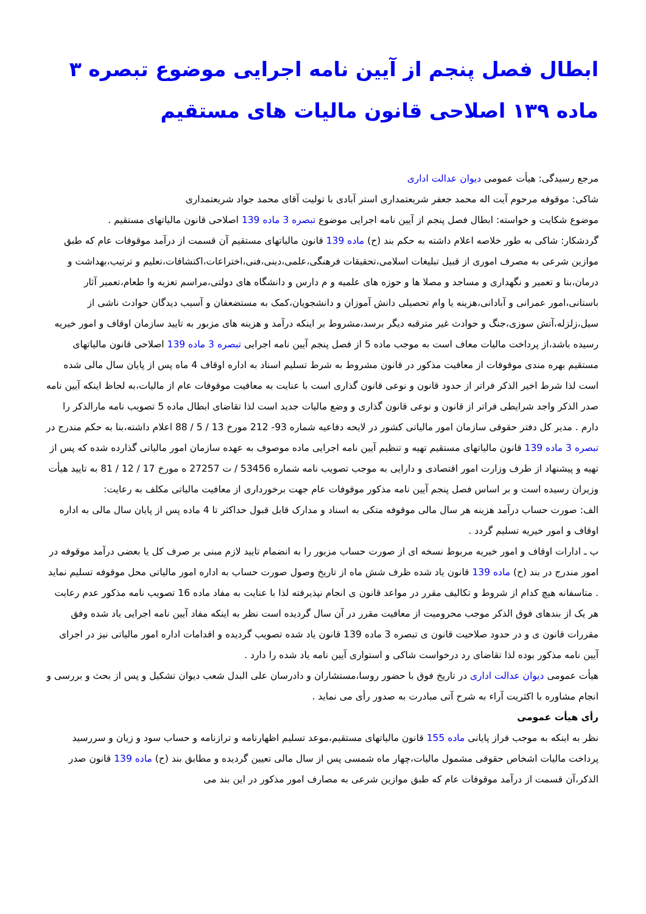ابطال فصل پنجم از آیین نامه اجرایی موضوع تبصره ۳ ماده ۱۳۹ اصلاحی قانون مالیات های مستقیم
مرجع رسیدگی: هیأت عمومی دیوان عدالت اداری
شاکی: موقوفه مرحوم آیت اله محمد جعفر شریعتمداری استر آبادی با تولیت آقای محمد جواد شریعتمداری
موضوع شکایت و خواسته: ابطال فصل پنجم از آیین نامه اجرایی موضوع تبصره 3 ماده 139 اصلاحی قانون مالیاتهای مستقیم .
گردشکار: شاکی به طور خلاصه اعلام داشته به حکم بند (ح) ماده 139 قانون مالیاتهای مستقیم آن قسمت از درآمد موقوفات عام که طبق موازین شرعی به مصرف اموری از قبیل تبلیغات اسلامی،تحقیقات فرهنگی،علمی،دینی،فنی،اختراعات،اکتشافات،تعلیم و ترتیب،بهداشت و درمان،بنا و تعمیر و نگهداری و مساجد و مصلا ها و حوزه های علمیه و م دارس و دانشگاه های دولتی،مراسم تعزیه وا طعام،تعمیر آثار باستانی،امور عمرانی و آبادانی،هزینه یا وام تحصیلی دانش آموزان و دانشجویان،کمک به مستضعفان و آسیب دیدگان حوادث ناشی از سیل،زلزله،آتش سوزی،جنگ و حوادث غیر مترقبه دیگر برسد،مشروط بر اینکه درآمد و هزینه های مزبور به تایید سازمان اوقاف و امور خیریه رسیده باشد،از پرداخت مالیات معاف است به موجب ماده 5 از فصل پنجم آیین نامه اجرایی تبصره 3 ماده 139 اصلاحی قانون مالیاتهای مستقیم بهره مندی موقوفات از معافیت مذکور در قانون مشروط به شرط تسلیم اسناد به اداره اوقاف 4 ماه پس از پایان سال مالی شده است لذا شرط اخیر الذکر فراتر از حدود قانون و نوعی قانون گذاری است با عنایت به معافیت موقوفات عام از مالیات،به لحاظ اینکه آیین نامه صدر الذکر واجد شرایطی فراتر از قانون و نوعی قانون گذاری و وضع مالیات جدید است لذا تقاضای ابطال ماده 5 تصویب نامه مارالذکر را دارم . مدیر کل دفتر حقوقی سازمان امور مالیاتی کشور در لایحه دفاعیه شماره 93- 212 مورخ 13 / 5 / 88 اعلام داشته،بنا به حکم مندرج در تبصره 3 ماده 139 قانون مالیاتهای مستقیم تهیه و تنظیم آیین نامه اجرایی ماده موصوف به عهده سازمان امور مالیاتی گذارده شده که پس از تهیه و پیشنهاد از طرف وزارت امور اقتصادی و دارایی به موجب تصویب نامه شماره 53456 / ت 27257 ه مورخ 17 / 12 / 81 به تایید هیأت وزیران رسیده است و بر اساس فصل پنجم آیین نامه مذکور موقوفات عام جهت برخورداری از معافیت مالیاتی مکلف به رعایت:
الف: صورت حساب درآمد هزینه هر سال مالی موقوفه متکی به اسناد و مدارک قابل قبول حداکثر تا 4 ماده پس از پایان سال مالی به اداره اوقاف و امور خیریه تسلیم گردد .
ب ـ ادارات اوقاف و امور خیریه مربوط نسخه ای از صورت حساب مزبور را به انضمام تایید لازم مبنی بر صرف کل یا بعضی درآمد موقوفه در امور مندرج در بند (ح) ماده 139 قانون یاد شده ظرف شش ماه از تاریخ وصول صورت حساب به اداره امور مالیاتی محل موقوفه تسلیم نماید . متاسفانه هیچ کدام از شروط و تکالیف مقرر در مواعد قانون ی انجام نپذیرفته لذا با عنایت به مفاد ماده 16 تصویب نامه مذکور عدم رعایت هر یک از بندهای فوق الذکر موجب محرومیت از معافیت مقرر در آن سال گردیده است نظر به اینکه مفاد آیین نامه اجرایی یاد شده وفق مقررات قانون ی و در حدود صلاحیت قانون ی تبصره 3 ماده 139 قانون یاد شده تصویب گردیده و اقدامات اداره امور مالیاتی نیز در اجرای آیین نامه مذکور بوده لذا تقاضای رد درخواست شاکی و استواری آیین نامه یاد شده را دارد .
هیأت عمومی دیوان عدالت اداری در تاریخ فوق با حضور روسا،مستشاران و دادرسان علی البدل شعب دیوان تشکیل و پس از بحث و بررسی و انجام مشاوره با اکثریت آراء به شرح آتی مبادرت به صدور رأی می نماید .
رأی هیأت عمومی
نظر به اینکه به موجب فراز پایانی ماده 155 قانون مالیاتهای مستقیم،موعد تسلیم اظهارنامه و ترازنامه و حساب سود و زیان و سررسید پرداخت مالیات اشخاص حقوقی مشمول مالیات،چهار ماه شمسی پس از سال مالی تعیین گردیده و مطابق بند (ح) ماده 139 قانون صدر الذکر،آن قسمت از درآمد موقوفات عام که طبق موازین شرعی به مصارف امور مذکور در این بند می